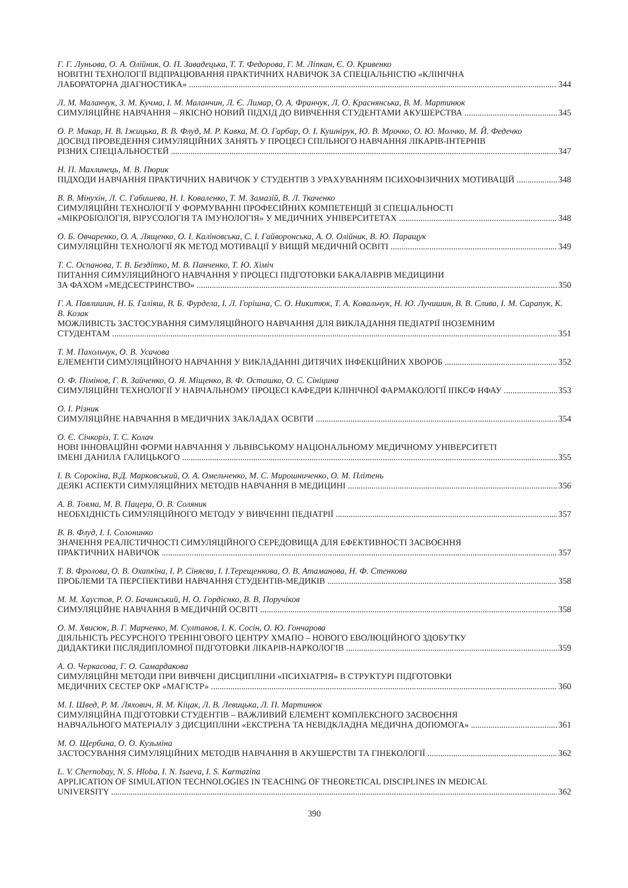Г. Г. Луньова, О. А. Олійник, О. П. Завадецька, Т. Т. Федорова, Г. М. Ліпкан, Є. О. Кривенко
НОВІТНІ ТЕХНОЛОГІЇ ВІДПРАЦЮВАННЯ ПРАКТИЧНИХ НАВИЧОК ЗА СПЕЦІАЛЬНІСТЮ «КЛІНІЧНА
ЛАБОРАТОРНА ДІАГНОСТИКА» 344
Л. М. Маланчук, З. М. Кучма, І. М. Маланчин, Л. Є. Лимар, О. А. Франчук, Л. О. Краснянська, В. М. Мартинюк
СИМУЛЯЦІЙНЕ НАВЧАННЯ – ЯКІСНО НОВИЙ ПІДХІД ДО ВИВЧЕННЯ СТУДЕНТАМИ АКУШЕРСТВА 345
О. Р. Макар, Н. В. Іжицька, В. В. Флуд, М. Р. Кавка, М. О. Гарбар, О. І. Кушнірук, Ю. В. Мрочко, О. Ю. Молчко, М. Й. Федечко
ДОСВІД ПРОВЕДЕННЯ СИМУЛЯЦІЙНИХ ЗАНЯТЬ У ПРОЦЕСІ СПІЛЬНОГО НАВЧАННЯ ЛІКАРІВ-ІНТЕРНІВ
РІЗНИХ СПЕЦІАЛЬНОСТЕЙ 347
Н. П. Махлинець, М. В. Пюрик
ПІДХОДИ НАВЧАННЯ ПРАКТИЧНИХ НАВИЧОК У СТУДЕНТІВ З УРАХУВАННЯМ ПСИХОФІЗИЧНИХ МОТИВАЦІЙ 348
В. В. Мінухін, Л. С. Габишева, Н. І. Коваленко, Т. М. Замазій, В. Л. Ткаченко
СИМУЛЯЦІЙНІ ТЕХНОЛОГІЇ У ФОРМУВАННІ ПРОФЕСІЙНИХ КОМПЕТЕНЦІЙ ЗІ СПЕЦІАЛЬНОСТІ
«МІКРОБІОЛОГІЯ, ВІРУСОЛОГІЯ ТА ІМУНОЛОГІЯ» У МЕДИЧНИХ УНІВЕРСИТЕТАХ 348
О. Б. Овчаренко, О. А. Лященко, О. І. Каліновська, С. І. Гайворонська, А. О. Олійник, В. Ю. Паращук
СИМУЛЯЦІЙНІ ТЕХНОЛОГІЇ ЯК МЕТОД МОТИВАЦІЇ У ВИЩІЙ МЕДИЧНІЙ ОСВІТІ 349
Т. С. Оспанова, Т. В. Бездітко, М. В. Панченко, Т. Ю. Хіміч
ПИТАННЯ СИМУЛЯЦИЙНОГО НАВЧАННЯ У ПРОЦЕСІ ПІДГОТОВКИ БАКАЛАВРІВ МЕДИЦИНИ
ЗА ФАХОМ «МЕДСЕСТРИНСТВО» 350
Г. А. Павлишин, Н. Б. Галіяш, В. Б. Фурдела, І. Л. Горішна, С. О. Никитюк, Т. А. Ковальчук, Н. Ю. Лучишин, В. В. Слива, І. М. Сарапук, К. В. Козак
МОЖЛИВІСТЬ ЗАСТОСУВАННЯ СИМУЛЯЦІЙНОГО НАВЧАННЯ ДЛЯ ВИКЛАДАННЯ ПЕДІАТРІЇ ІНОЗЕМНИМ
СТУДЕНТАМ 351
Т. М. Пахольчук, О. В. Усачова
ЕЛЕМЕНТИ СИМУЛЯЦІЙНОГО НАВЧАННЯ У ВИКЛАДАННІ ДИТЯЧИХ ІНФЕКЦІЙНИХ ХВОРОБ 352
О. Ф. Пімінов, Г. В. Зайченко, О. Я. Міщенко, В. Ф. Осташко, О. С. Сініцина
СИМУЛЯЦІЙНІ ТЕХНОЛОГІЇ У НАВЧАЛЬНОМУ ПРОЦЕСІ КАФЕДРИ КЛІНІЧНОЇ ФАРМАКОЛОГІЇ ІПКСФ НФАУ 353
О. І. Різник
СИМУЛЯЦІЙНЕ НАВЧАННЯ В МЕДИЧНИХ ЗАКЛАДАХ ОСВІТИ 354
О. Є. Січкоріз, Т. С. Колач
НОВІ ІННОВАЦІЙНІ ФОРМИ НАВЧАННЯ У ЛЬВІВСЬКОМУ НАЦІОНАЛЬНОМУ МЕДИЧНОМУ УНІВЕРСИТЕТІ
ІМЕНІ ДАНИЛА ГАЛИЦЬКОГО 355
І. В. Сорокіна, В.Д. Марковський, О. А. Омельченко, М. С. Мирошниченко, О. М. Плітень
ДЕЯКІ АСПЕКТИ СИМУЛЯЦІЙНИХ МЕТОДІВ НАВЧАННЯ В МЕДИЦИНІ 356
А. В. Товма, М. В. Пацера, О. В. Соляник
НЕОБХІДНІСТЬ СИМУЛЯЦІЙНОГО МЕТОДУ У ВИВЧЕННІ ПЕДІАТРІЇ 357
В. В. Флуд, І. І. Солонинко
ЗНАЧЕННЯ РЕАЛІСТИЧНОСТІ СИМУЛЯЦІЙНОГО СЕРЕДОВИЩА ДЛЯ ЕФЕКТИВНОСТІ ЗАСВОЄННЯ
ПРАКТИЧНИХ НАВИЧОК 357
Т. В. Фролова, О. В. Охапкіна, І. Р. Сіняєва, І. І.Терещенкова, О. В. Атаманова, Н. Ф. Стенкова
ПРОБЛЕМИ ТА ПЕРСПЕКТИВИ НАВЧАННЯ СТУДЕНТІВ-МЕДИКІВ 358
М. М. Хаустов, Р. О. Бачинський, Н. О. Гордієнко, В. В. Поручіков
СИМУЛЯЦІЙНЕ НАВЧАННЯ В МЕДИЧНІЙ ОСВІТІ 358
О. М. Хвисюк, В. Г. Марченко, М. Султанов, І. К. Сосін, О. Ю. Гончарова
ДІЯЛЬНІСТЬ РЕСУРСНОГО ТРЕНІНГОВОГО ЦЕНТРУ ХМАПО – НОВОГО ЕВОЛЮЦІЙНОГО ЗДОБУТКУ
ДИДАКТИКИ ПІСЛЯДИПЛОМНОЇ ПІДГОТОВКИ ЛІКАРІВ-НАРКОЛОГІВ 359
А. О. Черкасова, Г. О. Самардакова
СИМУЛЯЦІЙНІ МЕТОДИ ПРИ ВИВЧЕНІ ДИСЦИПЛІНИ «ПСИХІАТРІЯ» В СТРУКТУРІ ПІДГОТОВКИ
МЕДИЧНИХ СЕСТЕР ОКР «МАГІСТР» 360
М. І. Швед, Р. М. Ляхович, Я. М. Кіцак, Л. В. Левицька, Л. П. Мартинюк
СИМУЛЯЦІЙНА ПІДГОТОВКИ СТУДЕНТІВ – ВАЖЛИВИЙ ЕЛЕМЕНТ КОМПЛЕКСНОГО ЗАСВОЄННЯ
НАВЧАЛЬНОГО МАТЕРІАЛУ З ДИСЦИПЛІНИ «ЕКСТРЕНА ТА НЕВІДКЛАДНА МЕДИЧНА ДОПОМОГА» 361
М. О. Щербина, О. О. Кузьміна
ЗАСТОСУВАННЯ СИМУЛЯЦІЙНИХ МЕТОДІВ НАВЧАННЯ В АКУШЕРСТВІ ТА ГІНЕКОЛОГІЇ 362
L. V. Chernobay, N. S. Hloba, I. N. Isaeva, I. S. Karmazina
APPLICATION OF SIMULATION TECHNOLOGIES IN TEACHING OF THEORETICAL DISCIPLINES IN MEDICAL
UNIVERSITY 362
390